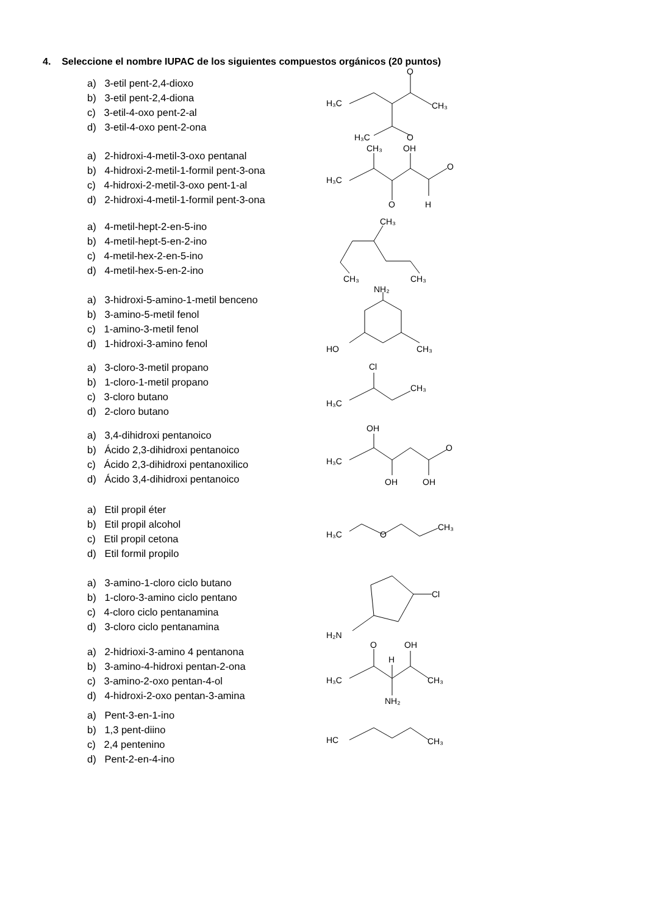4. Seleccione el nombre IUPAC de los siguientes compuestos orgánicos (20 puntos)
a) 3-etil pent-2,4-dioxo
b) 3-etil pent-2,4-diona
c) 3-etil-4-oxo pent-2-al
d) 3-etil-4-oxo pent-2-ona
H₃C
CH₃
O
H₃C
O
a) 2-hidroxi-4-metil-3-oxo pentanal
b) 4-hidroxi-2-metil-1-formil pent-3-ona
c) 4-hidroxi-2-metil-3-oxo pent-1-al
d) 2-hidroxi-4-metil-1-formil pent-3-ona
H₃C
CH₃
OH
O
O
H
a) 4-metil-hept-2-en-5-ino
b) 4-metil-hept-5-en-2-ino
c) 4-metil-hex-2-en-5-ino
d) 4-metil-hex-5-en-2-ino
CH₃
CH₃
CH₃
a) 3-hidroxi-5-amino-1-metil benceno
b) 3-amino-5-metil fenol
c) 1-amino-3-metil fenol
d) 1-hidroxi-3-amino fenol
NH₂
HO
CH₃
a) 3-cloro-3-metil propano
b) 1-cloro-1-metil propano
c) 3-cloro butano
d) 2-cloro butano
Cl
H₃C
CH₃
a) 3,4-dihidroxi pentanoico
b) Ácido 2,3-dihidroxi pentanoico
c) Ácido 2,3-dihidroxi pentanoxilico
d) Ácido 3,4-dihidroxi pentanoico
OH
H₃C
O
OH
OH
a) Etil propil éter
b) Etil propil alcohol
c) Etil propil cetona
d) Etil formil propilo
H₃C
O
CH₃
a) 3-amino-1-cloro ciclo butano
b) 1-cloro-3-amino ciclo pentano
c) 4-cloro ciclo pentanamina
d) 3-cloro ciclo pentanamina
Cl
H₂N
a) 2-hidrioxi-3-amino 4 pentanona
b) 3-amino-4-hidroxi pentan-2-ona
c) 3-amino-2-oxo pentan-4-ol
d) 4-hidroxi-2-oxo pentan-3-amina
O
OH
H
H₃C
CH₃
NH₂
a) Pent-3-en-1-ino
b) 1,3 pent-diino
c) 2,4 pentenino
d) Pent-2-en-4-ino
HC
CH₃